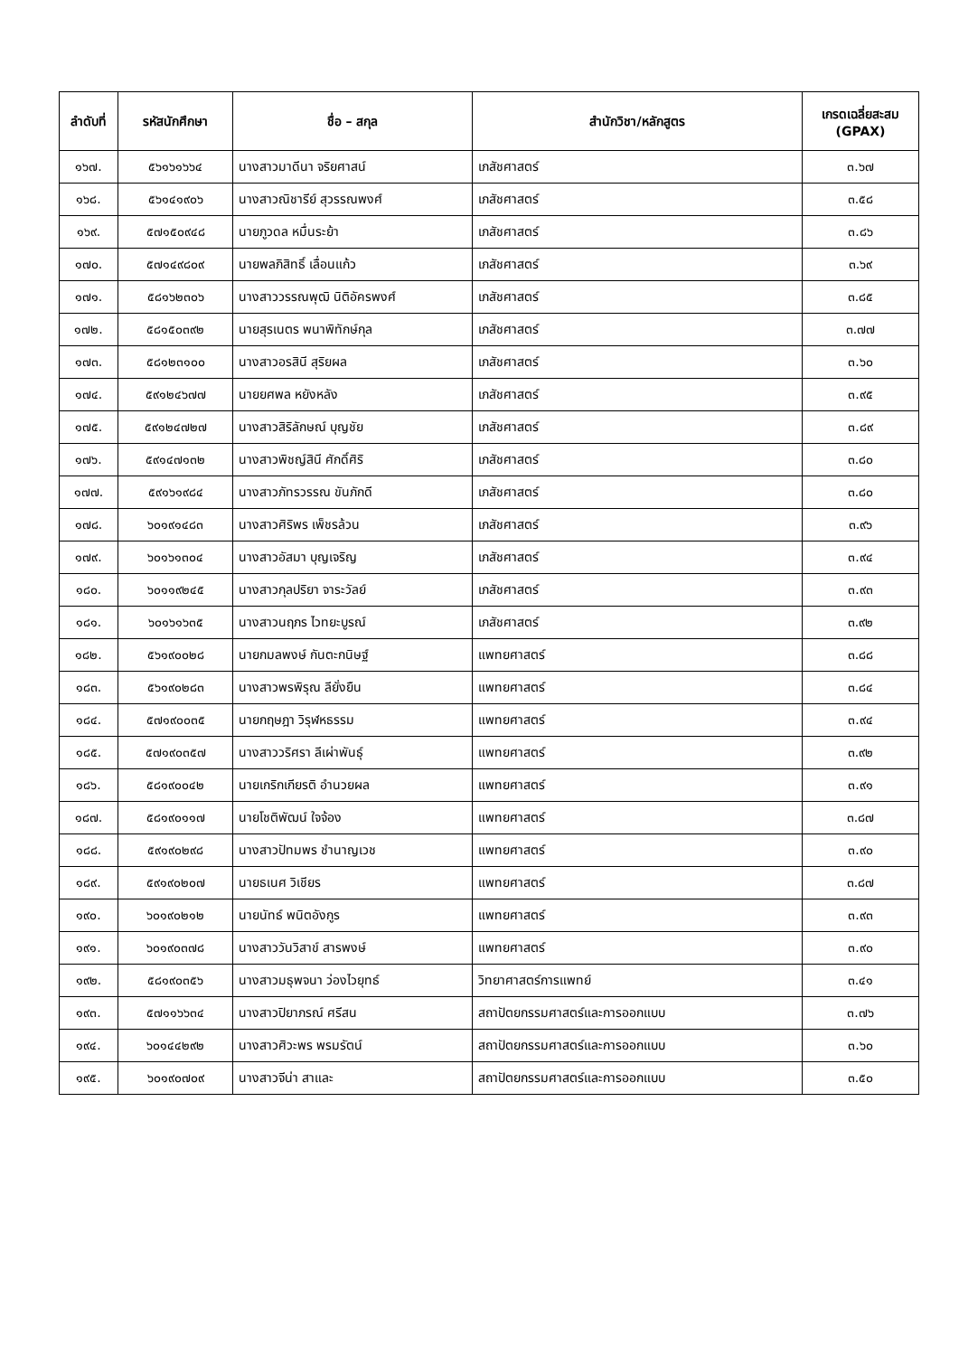| ลำดับที่ | รหัสนักศึกษา | ชื่อ – สกุล | สำนักวิชา/หลักสูตร | เกรดเฉลี่ยสะสม (GPAX) |
| --- | --- | --- | --- | --- |
| ๑๖๗. | ๕๖๑๖๑๖๖๔ | นางสาวมาดีนา จริยศาสน์ | เภสัชศาสตร์ | ๓.๖๗ |
| ๑๖๘. | ๕๖๑๔๑๙๐๖ | นางสาวณิชารีย์ สุวรรณพงศ์ | เภสัชศาสตร์ | ๓.๕๘ |
| ๑๖๙. | ๕๗๑๕๐๙๔๘ | นายภูวดล หมื่นระย้า | เภสัชศาสตร์ | ๓.๘๖ |
| ๑๗๐. | ๕๗๑๔๙๘๐๙ | นายพลภิสิทธิ์ เลื่อนแก้ว | เภสัชศาสตร์ | ๓.๖๙ |
| ๑๗๑. | ๕๘๑๖๒๓๐๖ | นางสาววรรณพุฒิ นิติอัครพงศ์ | เภสัชศาสตร์ | ๓.๘๕ |
| ๑๗๒. | ๕๘๑๕๐๓๙๒ | นายสุรเนตร พนาพิทักษ์กุล | เภสัชศาสตร์ | ๓.๗๗ |
| ๑๗๓. | ๕๘๑๒๓๑๐๐ | นางสาวอรสินี สุริยผล | เภสัชศาสตร์ | ๓.๖๐ |
| ๑๗๔. | ๕๙๑๒๔๖๗๗ | นายยศพล หยังหลัง | เภสัชศาสตร์ | ๓.๙๕ |
| ๑๗๕. | ๕๙๑๒๔๗๒๗ | นางสาวสิริลักษณ์ บุญชัย | เภสัชศาสตร์ | ๓.๘๙ |
| ๑๗๖. | ๕๙๑๔๗๑๓๒ | นางสาวพิชญ์สินี ศักดิ์ศิริ | เภสัชศาสตร์ | ๓.๘๐ |
| ๑๗๗. | ๕๙๑๖๑๙๘๔ | นางสาวภัทรวรรณ ขันภักดี | เภสัชศาสตร์ | ๓.๘๐ |
| ๑๗๘. | ๖๐๑๙๑๔๘๓ | นางสาวศิริพร เพ็ชรล้วน | เภสัชศาสตร์ | ๓.๙๖ |
| ๑๗๙. | ๖๐๑๖๑๓๐๔ | นางสาวอัสมา บุญเจริญ | เภสัชศาสตร์ | ๓.๙๔ |
| ๑๘๐. | ๖๐๑๑๙๒๔๕ | นางสาวกุลปริยา จาระวัลย์ | เภสัชศาสตร์ | ๓.๙๓ |
| ๑๘๑. | ๖๐๑๖๑๖๓๕ | นางสาวนฤภร ไวทยะบูรณ์ | เภสัชศาสตร์ | ๓.๙๒ |
| ๑๘๒. | ๕๖๑๙๐๐๒๘ | นายกมลพงษ์ กันตะกนิษฐ์ | แพทยศาสตร์ | ๓.๘๘ |
| ๑๘๓. | ๕๖๑๙๐๒๘๓ | นางสาวพรพิรุณ ลียั่งยืน | แพทยศาสตร์ | ๓.๘๔ |
| ๑๘๔. | ๕๗๑๙๐๐๓๕ | นายกฤษฎา วิรุฬหธรรม | แพทยศาสตร์ | ๓.๙๔ |
| ๑๘๕. | ๕๗๑๙๐๓๕๗ | นางสาววริศรา ลีเผ่าพันธุ์ | แพทยศาสตร์ | ๓.๙๒ |
| ๑๘๖. | ๕๘๑๙๐๐๔๒ | นายเกริกเกียรติ อำนวยผล | แพทยศาสตร์ | ๓.๙๑ |
| ๑๘๗. | ๕๘๑๙๐๑๑๗ | นายโชติพัฒน์ ใจจ้อง | แพทยศาสตร์ | ๓.๘๗ |
| ๑๘๘. | ๕๙๑๙๐๒๙๘ | นางสาวปัทมพร ชำนาญเวช | แพทยศาสตร์ | ๓.๙๐ |
| ๑๘๙. | ๕๙๑๙๐๒๐๗ | นายธเนศ วิเชียร | แพทยศาสตร์ | ๓.๘๗ |
| ๑๙๐. | ๖๐๑๙๐๒๑๒ | นายนัทธ์ พนิตอังกูร | แพทยศาสตร์ | ๓.๙๓ |
| ๑๙๑. | ๖๐๑๙๐๓๗๘ | นางสาววันวิสาข์ สารพงษ์ | แพทยศาสตร์ | ๓.๙๐ |
| ๑๙๒. | ๕๘๑๙๐๓๕๖ | นางสาวมธุพจนา ว่องไวยุทธ์ | วิทยาศาสตร์การแพทย์ | ๓.๔๑ |
| ๑๙๓. | ๕๗๑๑๖๖๓๔ | นางสาวปิยาภรณ์ ศรีสน | สถาปัตยกรรมศาสตร์และการออกแบบ | ๓.๗๖ |
| ๑๙๔. | ๖๐๑๔๔๒๙๒ | นางสาวศิวะพร พรมรัตน์ | สถาปัตยกรรมศาสตร์และการออกแบบ | ๓.๖๐ |
| ๑๙๕. | ๖๐๑๙๐๗๐๙ | นางสาวจีน่า สาและ | สถาปัตยกรรมศาสตร์และการออกแบบ | ๓.๕๐ |